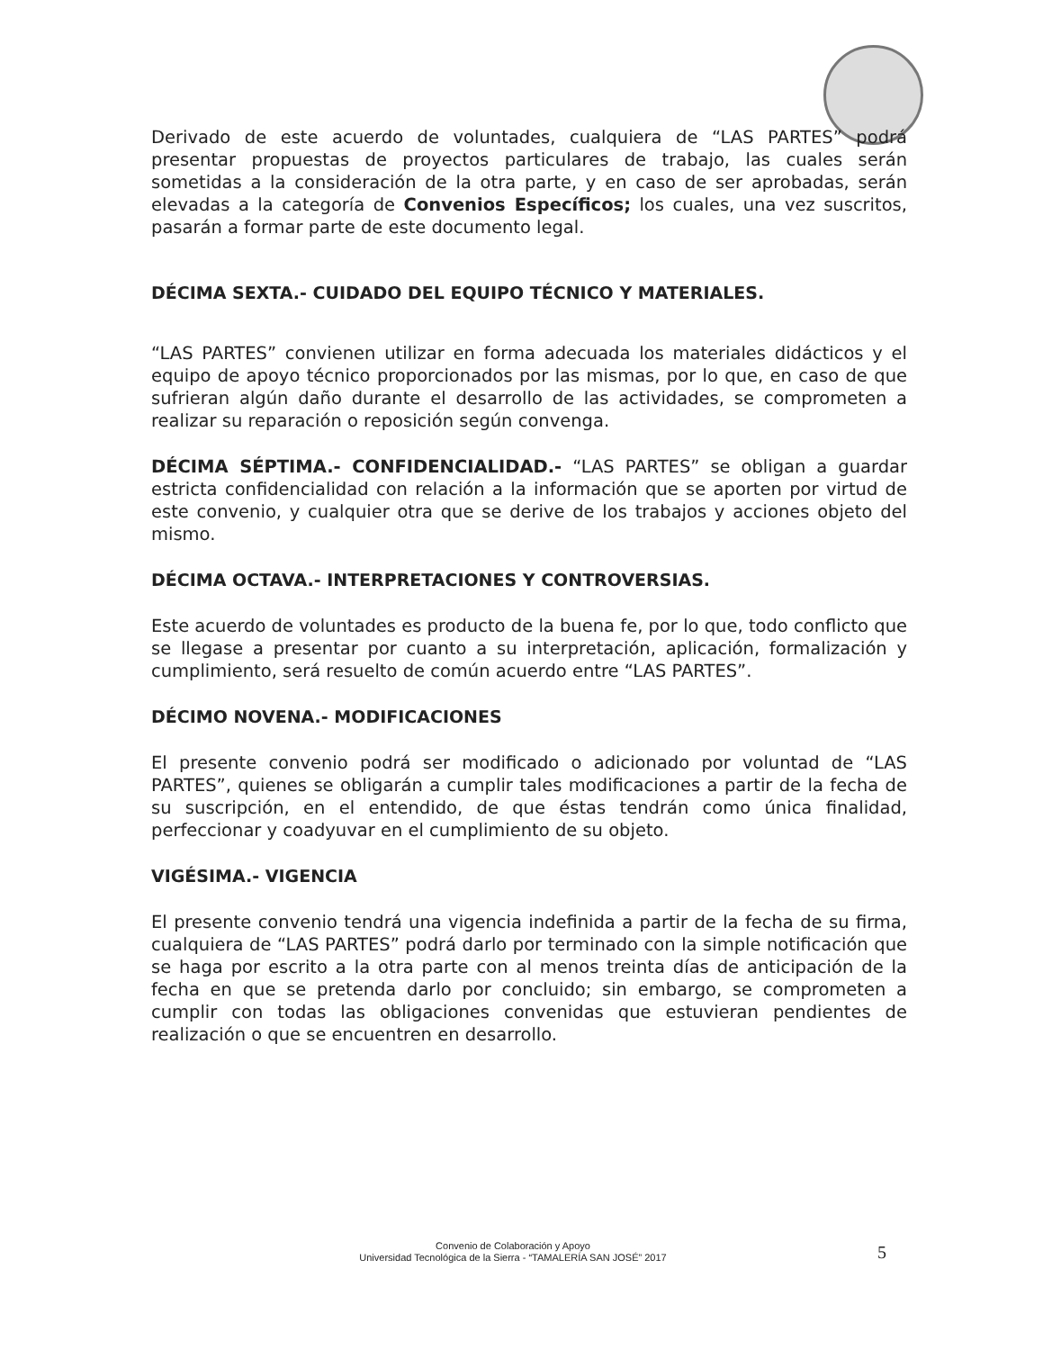Derivado de este acuerdo de voluntades, cualquiera de “LAS PARTES” podrá presentar propuestas de proyectos particulares de trabajo, las cuales serán sometidas a la consideración de la otra parte, y en caso de ser aprobadas, serán elevadas a la categoría de Convenios Específicos; los cuales, una vez suscritos, pasarán a formar parte de este documento legal.
DÉCIMA SEXTA.- CUIDADO DEL EQUIPO TÉCNICO Y MATERIALES.
“LAS PARTES” convienen utilizar en forma adecuada los materiales didácticos y el equipo de apoyo técnico proporcionados por las mismas, por lo que, en caso de que sufrieran algún daño durante el desarrollo de las actividades, se comprometen a realizar su reparación o reposición según convenga.
DÉCIMA SÉPTIMA.- CONFIDENCIALIDAD.- “LAS PARTES” se obligan a guardar estricta confidencialidad con relación a la información que se aporten por virtud de este convenio, y cualquier otra que se derive de los trabajos y acciones objeto del mismo.
DÉCIMA OCTAVA.- INTERPRETACIONES Y CONTROVERSIAS.
Este acuerdo de voluntades es producto de la buena fe, por lo que, todo conflicto que se llegase a presentar por cuanto a su interpretación, aplicación, formalización y cumplimiento, será resuelto de común acuerdo entre “LAS PARTES”.
DÉCIMO NOVENA.- MODIFICACIONES
El presente convenio podrá ser modificado o adicionado por voluntad de “LAS PARTES”, quienes se obligarán a cumplir tales modificaciones a partir de la fecha de su suscripción, en el entendido, de que éstas tendrán como única finalidad, perfeccionar y coadyuvar en el cumplimiento de su objeto.
VIGÉSIMA.- VIGENCIA
El presente convenio tendrá una vigencia indefinida a partir de la fecha de su firma, cualquiera de “LAS PARTES” podrá darlo por terminado con la simple notificación que se haga por escrito a la otra parte con al menos treinta días de anticipación de la fecha en que se pretenda darlo por concluido; sin embargo, se comprometen a cumplir con todas las obligaciones convenidas que estuvieran pendientes de realización o que se encuentren en desarrollo.
Convenio de Colaboración y Apoyo
Universidad Tecnológica de la Sierra - “TAMALERÍA SAN JOSÉ” 2017
5